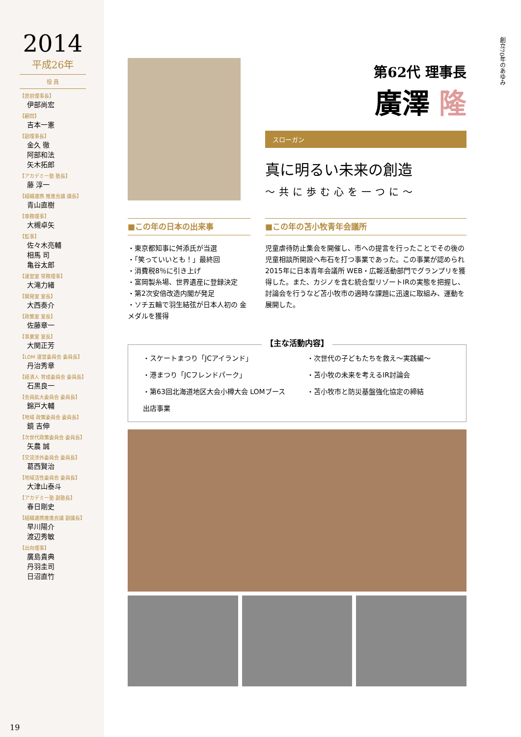2014
平成26年
役 員
【直前理事長】
伊部尚宏
【顧問】
吉本一憲
【副理事長】
金久 徹
阿部和法
矢木拓郎
【アカデミー塾 塾長】
藤 淳一
【組織連携 推進会議 議長】
青山直樹
【専務理事】
大槻卓矢
【監事】
佐々木亮輔
相馬 司
亀谷太郎
【運営室 常務理事】
大滝力緒
【開発室 室長】
大西奏介
【政策室 室長】
佐藤章一
【事業室 室長】
大関正芳
【LOM 運営委員会 委員長】
丹治秀章
【経済人 育成委員会 委員長】
石黒良一
【会員拡大委員会 委員長】
錦戸大輔
【地域 政策委員会 委員長】
鏡 吉伸
【次世代政策委員会 委員長】
矢農 誠
【交流渉外委員会 委員長】
葛西賢治
【地域活性委員会 委員長】
大津山泰斗
【アカデミー塾 副塾長】
春日剛史
【組織連携推進会議 副議長】
早川陽介
渡辺秀敏
【出向理事】
廣島貴典
丹羽圭司
日沼直竹
19
創立70年のあゆみ
第62代 理事長
廣澤 隆
スローガン
真に明るい未来の創造
～共に歩む心を一つに～
■この年の日本の出来事
・東京都知事に舛添氏が当選
・「笑っていいとも！」最終回
・消費税8％に引き上げ
・富岡製糸場、世界遺産に登録決定
・第2次安倍改造内閣が発足
・ソチ五輪で羽生結弦が日本人初の 金メダルを獲得
■この年の苫小牧青年会議所
児童虐待防止集会を開催し、市への提言を行ったことでその後の児童相談所開設へ布石を打つ事業であった。この事業が認められ 2015年に日本青年会議所 WEB・広報活動部門でグランプリを獲得した。また、カジノを含む統合型リゾートIRの実態を把握し、討論会を行うなど苫小牧市の適時な課題に迅速に取組み、運動を展開した。
【主な活動内容】
・スケートまつり「JCアイランド」
・港まつり「JCフレンドパーク」
・第63回北海道地区大会小樽大会 LOMブース出店事業
・次世代の子どもたちを救え～実践編～
・苫小牧の未来を考えるIR討論会
・苫小牧市と防災基盤強化協定の締結